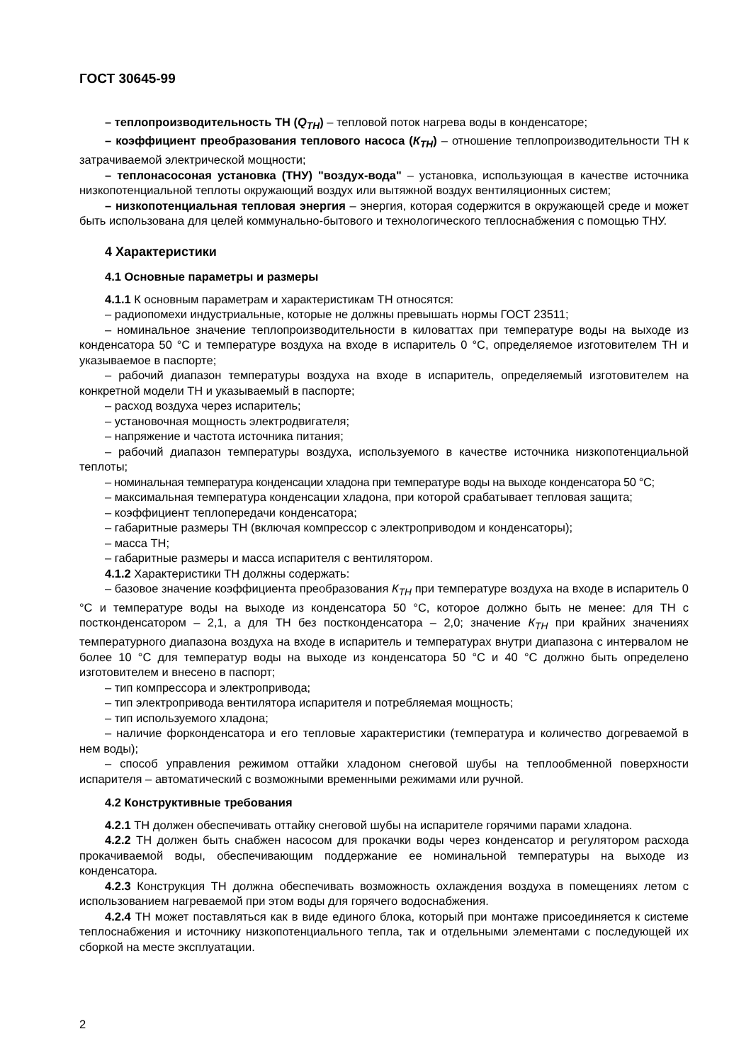ГОСТ 30645-99
– теплопроизводительность ТН (Q<sub>ТН</sub>) – тепловой поток нагрева воды в конденсаторе;
– коэффициент преобразования теплового насоса (К<sub>ТН</sub>) – отношение теплопроизводительности ТН к затрачиваемой электрической мощности;
– теплонасосоная установка (ТНУ) "воздух-вода" – установка, использующая в качестве источника низкопотенциальной теплоты окружающий воздух или вытяжной воздух вентиляционных систем;
– низкопотенциальная тепловая энергия – энергия, которая содержится в окружающей среде и может быть использована для целей коммунально-бытового и технологического теплоснабжения с помощью ТНУ.
4 Характеристики
4.1 Основные параметры и размеры
4.1.1 К основным параметрам и характеристикам ТН относятся:
– радиопомехи индустриальные, которые не должны превышать нормы ГОСТ 23511;
– номинальное значение теплопроизводительности в киловаттах при температуре воды на выходе из конденсатора 50 °С и температуре воздуха на входе в испаритель 0 °С, определяемое изготовителем ТН и указываемое в паспорте;
– рабочий диапазон температуры воздуха на входе в испаритель, определяемый изготовителем на конкретной модели ТН и указываемый в паспорте;
– расход воздуха через испаритель;
– установочная мощность электродвигателя;
– напряжение и частота источника питания;
– рабочий диапазон температуры воздуха, используемого в качестве источника низкопотенциальной теплоты;
– номинальная температура конденсации хладона при температуре воды на выходе конденсатора 50 °С;
– максимальная температура конденсации хладона, при которой срабатывает тепловая защита;
– коэффициент теплопередачи конденсатора;
– габаритные размеры ТН (включая компрессор с электроприводом и конденсаторы);
– масса ТН;
– габаритные размеры и масса испарителя с вентилятором.
4.1.2 Характеристики ТН должны содержать:
– базовое значение коэффициента преобразования К<sub>ТН</sub> при температуре воздуха на входе в испаритель 0 °С и температуре воды на выходе из конденсатора 50 °С, которое должно быть не менее: для ТН с постконденсатором – 2,1, а для ТН без постконденсатора – 2,0; значение К<sub>ТН</sub> при крайних значениях температурного диапазона воздуха на входе в испаритель и температурах внутри диапазона с интервалом не более 10 °С для температур воды на выходе из конденсатора 50 °С и 40 °С должно быть определено изготовителем и внесено в паспорт;
– тип компрессора и электропривода;
– тип электропривода вентилятора испарителя и потребляемая мощность;
– тип используемого хладона;
– наличие форконденсатора и его тепловые характеристики (температура и количество догреваемой в нем воды);
– способ управления режимом оттайки хладоном снеговой шубы на теплообменной поверхности испарителя – автоматический с возможными временными режимами или ручной.
4.2 Конструктивные требования
4.2.1 ТН должен обеспечивать оттайку снеговой шубы на испарителе горячими парами хладона.
4.2.2 ТН должен быть снабжен насосом для прокачки воды через конденсатор и регулятором расхода прокачиваемой воды, обеспечивающим поддержание ее номинальной температуры на выходе из конденсатора.
4.2.3 Конструкция ТН должна обеспечивать возможность охлаждения воздуха в помещениях летом с использованием нагреваемой при этом воды для горячего водоснабжения.
4.2.4 ТН может поставляться как в виде единого блока, который при монтаже присоединяется к системе теплоснабжения и источнику низкопотенциального тепла, так и отдельными элементами с последующей их сборкой на месте эксплуатации.
2